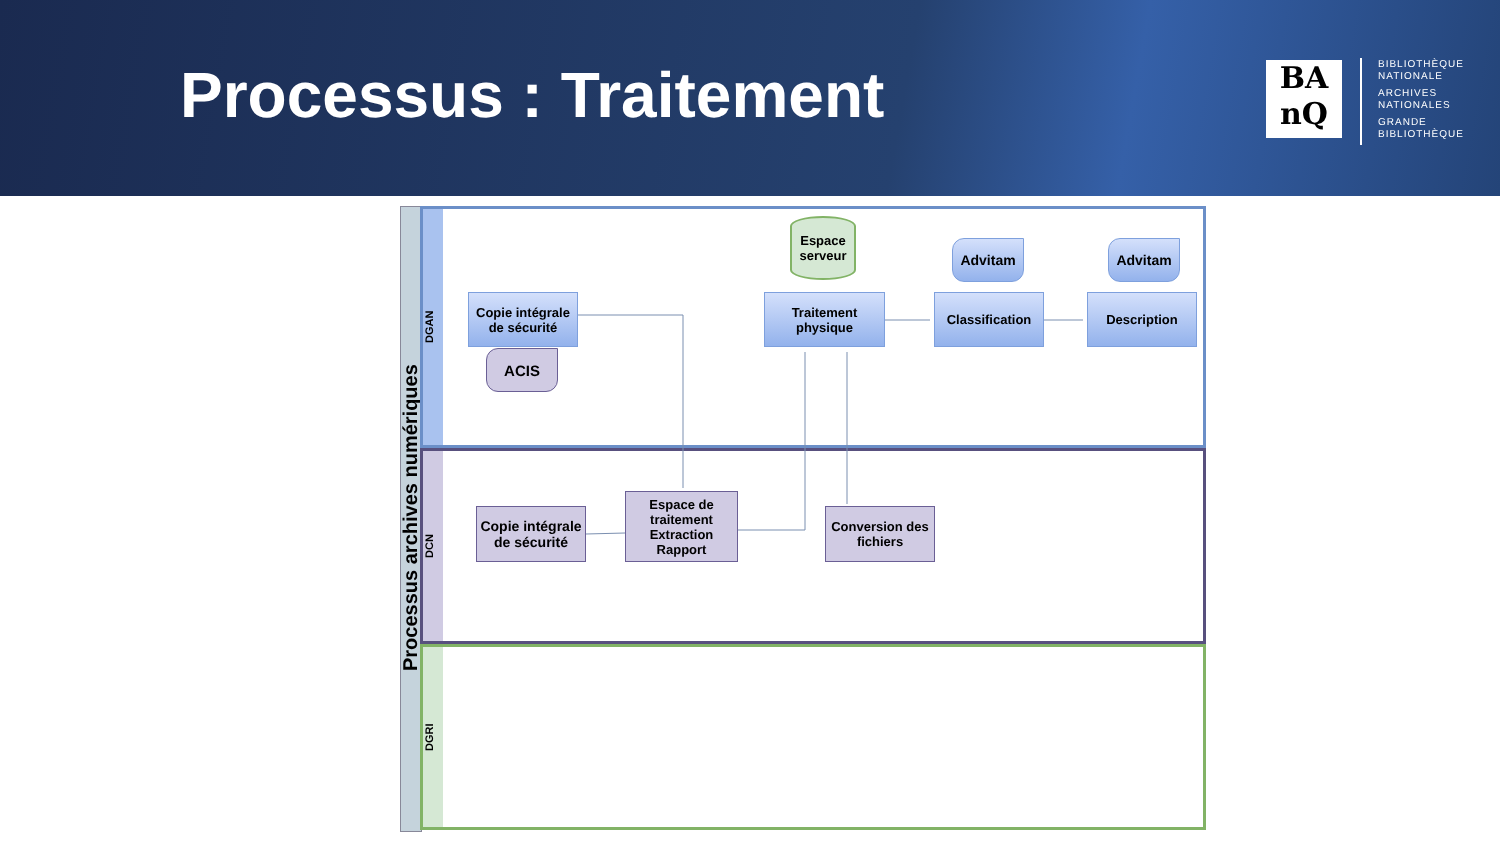Processus : Traitement
BA
nQ
BIBLIOTHÈQUE
NATIONALE
ARCHIVES
NATIONALES
GRANDE
BIBLIOTHÈQUE
Processus archives numériques
DGAN
DCN
DGRI
Copie intégrale de sécurité
ACIS
Espace serveur
Traitement physique
Advitam Advitam
Classification Description
Copie intégrale de sécurité
Espace de traitement Extraction Rapport
Conversion des fichiers